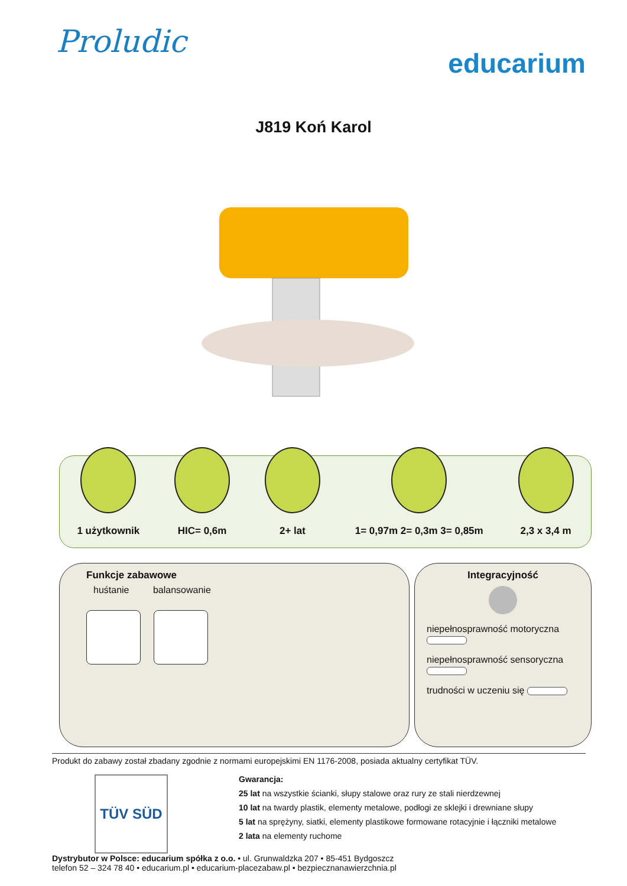Proludic
educarium
J819 Koń Karol
1 użytkownik
HIC= 0,6m
2+ lat
1= 0,97m 2= 0,3m 3= 0,85m
2,3 x 3,4 m
Funkcje zabawowe
huśtanie balansowanie
Integracyjność
niepełnosprawność motoryczna
niepełnosprawność sensoryczna
trudności w uczeniu się
Produkt do zabawy został zbadany zgodnie z normami europejskimi EN 1176-2008, posiada aktualny certyfikat TÜV.
TÜV SÜD
Gwarancja:
25 lat na wszystkie ścianki, słupy stalowe oraz rury ze stali nierdzewnej
10 lat na twardy plastik, elementy metalowe, podłogi ze sklejki i drewniane słupy
5 lat na sprężyny, siatki, elementy plastikowe formowane rotacyjnie i łączniki metalowe
2 lata na elementy ruchome
Dystrybutor w Polsce: educarium spółka z o.o. • ul. Grunwaldzka 207 • 85-451 Bydgoszcz
telefon 52 – 324 78 40 • educarium.pl • educarium-placezabaw.pl • bezpiecznanawierzchnia.pl